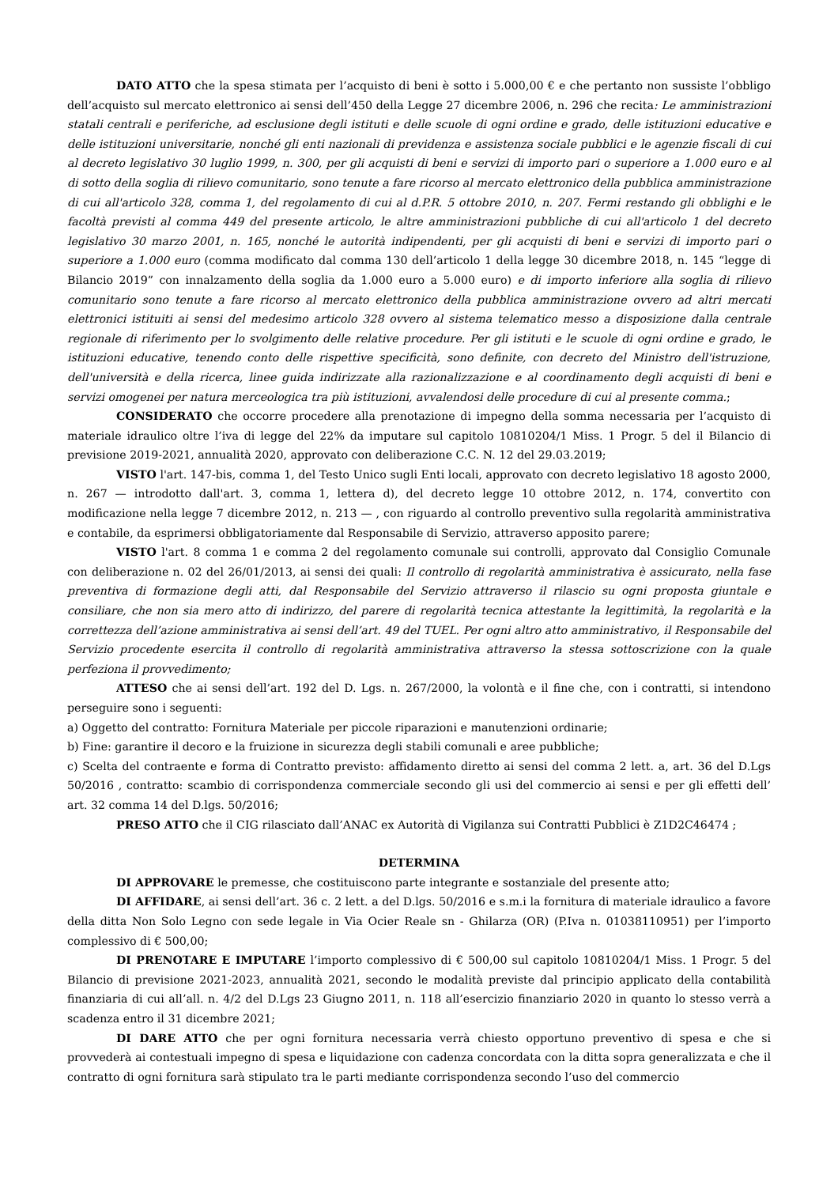DATO ATTO che la spesa stimata per l’acquisto di beni è sotto i 5.000,00 € e che pertanto non sussiste l’obbligo dell’acquisto sul mercato elettronico ai sensi dell’450 della Legge 27 dicembre 2006, n. 296 che recita: Le amministrazioni statali centrali e periferiche, ad esclusione degli istituti e delle scuole di ogni ordine e grado, delle istituzioni educative e delle istituzioni universitarie, nonché gli enti nazionali di previdenza e assistenza sociale pubblici e le agenzie fiscali di cui al decreto legislativo 30 luglio 1999, n. 300, per gli acquisti di beni e servizi di importo pari o superiore a 1.000 euro e al di sotto della soglia di rilievo comunitario, sono tenute a fare ricorso al mercato elettronico della pubblica amministrazione di cui all'articolo 328, comma 1, del regolamento di cui al d.P.R. 5 ottobre 2010, n. 207. Fermi restando gli obblighi e le facoltà previsti al comma 449 del presente articolo, le altre amministrazioni pubbliche di cui all'articolo 1 del decreto legislativo 30 marzo 2001, n. 165, nonché le autorità indipendenti, per gli acquisti di beni e servizi di importo pari o superiore a 1.000 euro (comma modificato dal comma 130 dell’articolo 1 della legge 30 dicembre 2018, n. 145 “legge di Bilancio 2019” con innalzamento della soglia da 1.000 euro a 5.000 euro) e di importo inferiore alla soglia di rilievo comunitario sono tenute a fare ricorso al mercato elettronico della pubblica amministrazione ovvero ad altri mercati elettronici istituiti ai sensi del medesimo articolo 328 ovvero al sistema telematico messo a disposizione dalla centrale regionale di riferimento per lo svolgimento delle relative procedure. Per gli istituti e le scuole di ogni ordine e grado, le istituzioni educative, tenendo conto delle rispettive specificità, sono definite, con decreto del Ministro dell'istruzione, dell'università e della ricerca, linee guida indirizzate alla razionalizzazione e al coordinamento degli acquisti di beni e servizi omogenei per natura merceologica tra più istituzioni, avvalendosi delle procedure di cui al presente comma.;
CONSIDERATO che occorre procedere alla prenotazione di impegno della somma necessaria per l’acquisto di materiale idraulico oltre l’iva di legge del 22% da imputare sul capitolo 10810204/1 Miss. 1 Progr. 5 del il Bilancio di previsione 2019-2021, annualità 2020, approvato con deliberazione C.C. N. 12 del 29.03.2019;
VISTO l'art. 147-bis, comma 1, del Testo Unico sugli Enti locali, approvato con decreto legislativo 18 agosto 2000, n. 267 — introdotto dall'art. 3, comma 1, lettera d), del decreto legge 10 ottobre 2012, n. 174, convertito con modificazione nella legge 7 dicembre 2012, n. 213 — , con riguardo al controllo preventivo sulla regolarità amministrativa e contabile, da esprimersi obbligatoriamente dal Responsabile di Servizio, attraverso apposito parere;
VISTO l'art. 8 comma 1 e comma 2 del regolamento comunale sui controlli, approvato dal Consiglio Comunale con deliberazione n. 02 del 26/01/2013, ai sensi dei quali: Il controllo di regolarità amministrativa è assicurato, nella fase preventiva di formazione degli atti, dal Responsabile del Servizio attraverso il rilascio su ogni proposta giuntale e consiliare, che non sia mero atto di indirizzo, del parere di regolarità tecnica attestante la legittimità, la regolarità e la correttezza dell’azione amministrativa ai sensi dell’art. 49 del TUEL. Per ogni altro atto amministrativo, il Responsabile del Servizio procedente esercita il controllo di regolarità amministrativa attraverso la stessa sottoscrizione con la quale perfeziona il provvedimento;
ATTESO che ai sensi dell’art. 192 del D. Lgs. n. 267/2000, la volontà e il fine che, con i contratti, si intendono perseguire sono i seguenti:
a) Oggetto del contratto: Fornitura Materiale per piccole riparazioni e manutenzioni ordinarie;
b) Fine: garantire il decoro e la fruizione in sicurezza degli stabili comunali e aree pubbliche;
c) Scelta del contraente e forma di Contratto previsto: affidamento diretto ai sensi del comma 2 lett. a, art. 36 del D.Lgs 50/2016 , contratto: scambio di corrispondenza commerciale secondo gli usi del commercio ai sensi e per gli effetti dell’ art. 32 comma 14 del D.lgs. 50/2016;
PRESO ATTO che il CIG rilasciato dall’ANAC ex Autorità di Vigilanza sui Contratti Pubblici è Z1D2C46474 ;
DETERMINA
DI APPROVARE le premesse, che costituiscono parte integrante e sostanziale del presente atto;
DI AFFIDARE, ai sensi dell’art. 36 c. 2 lett. a del D.lgs. 50/2016 e s.m.i la fornitura di materiale idraulico a favore della ditta Non Solo Legno con sede legale in Via Ocier Reale sn - Ghilarza (OR) (P.Iva n. 01038110951) per l’importo complessivo di € 500,00;
DI PRENOTARE E IMPUTARE l’importo complessivo di € 500,00 sul capitolo 10810204/1 Miss. 1 Progr. 5 del Bilancio di previsione 2021-2023, annualità 2021, secondo le modalità previste dal principio applicato della contabilità finanziaria di cui all’all. n. 4/2 del D.Lgs 23 Giugno 2011, n. 118 all’esercizio finanziario 2020 in quanto lo stesso verrà a scadenza entro il 31 dicembre 2021;
DI DARE ATTO che per ogni fornitura necessaria verrà chiesto opportuno preventivo di spesa e che si provvederà ai contestuali impegno di spesa e liquidazione con cadenza concordata con la ditta sopra generalizzata e che il contratto di ogni fornitura sarà stipulato tra le parti mediante corrispondenza secondo l’uso del commercio